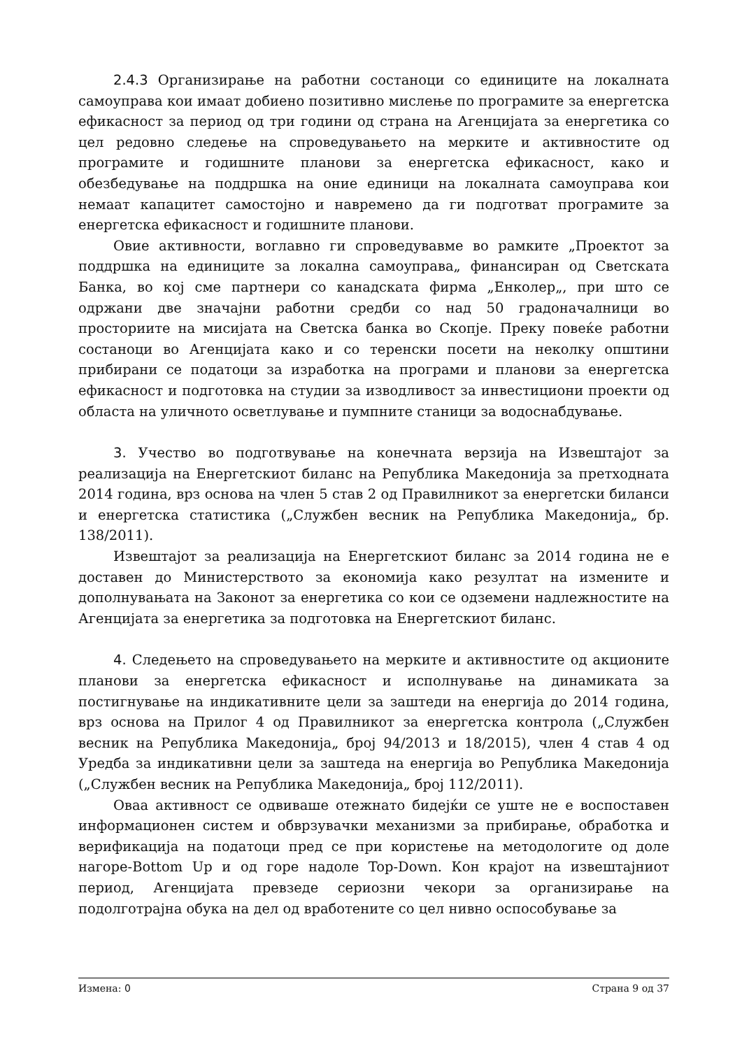2.4.3 Организирање на работни состаноци со единиците на локалната самоуправа кои имаат добиено позитивно мислење по програмите за енергетска ефикасност за период од три години од страна на Агенцијата за енергетика со цел редовно следење на спроведувањето на мерките и активностите од програмите и годишните планови за енергетска ефикасност, како и обезбедување на поддршка на оние единици на локалната самоуправа кои немаат капацитет самостојно и навремено да ги подготват програмите за енергетска ефикасност и годишните планови.
Овие активности, воглавно ги спроведувавме во рамките „Проектот за поддршка на единиците за локална самоуправа„ финансиран од Светската Банка, во кој сме партнери со канадската фирма „Енколер„, при што се одржани две значајни работни средби со над 50 градоначалници во просториите на мисијата на Светска банка во Скопје. Преку повеќе работни состаноци во Агенцијата како и со теренски посети на неколку општини прибирани се податоци за изработка на програми и планови за енергетска ефикасност и подготовка на студии за изводливост за инвестициони проекти од областа на уличното осветлување и пумпните станици за водоснабдување.
3. Учество во подготвување на конечната верзија на Извештајот за реализација на Енергетскиот биланс на Република Македонија за претходната 2014 година, врз основа на член 5 став 2 од Правилникот за енергетски биланси и енергетска статистика („Службен весник на Република Македонија„ бр. 138/2011).
Извештајот за реализација на Енергетскиот биланс за 2014 година не е доставен до Министерството за економија како резултат на измените и дополнувањата на Законот за енергетика со кои се одземени надлежностите на Агенцијата за енергетика за подготовка на Енергетскиот биланс.
4. Следењето на спроведувањето на мерките и активностите од акционите планови за енергетска ефикасност и исполнување на динамиката за постигнување на индикативните цели за заштеди на енергија до 2014 година, врз основа на Прилог 4 од Правилникот за енергетска контрола („Службен весник на Република Македонија„ број 94/2013 и 18/2015), член 4 став 4 од Уредба за индикативни цели за заштеда на енергија во Република Македонија („Службен весник на Република Македонија„ број 112/2011).
Оваа активност се одвиваше отежнато бидејќи се уште не е воспоставен информационен систем и обврзувачки механизми за прибирање, обработка и верификација на податоци пред се при користење на методологите од доле нагоре-Bottom Up и од горе надоле Top-Down. Кон крајот на извештајниот период, Агенцијата превзеде сериозни чекори за организирање на подолготрајна обука на дел од вработените со цел нивно оспособување за
Измена: 0 Страна 9 од 37